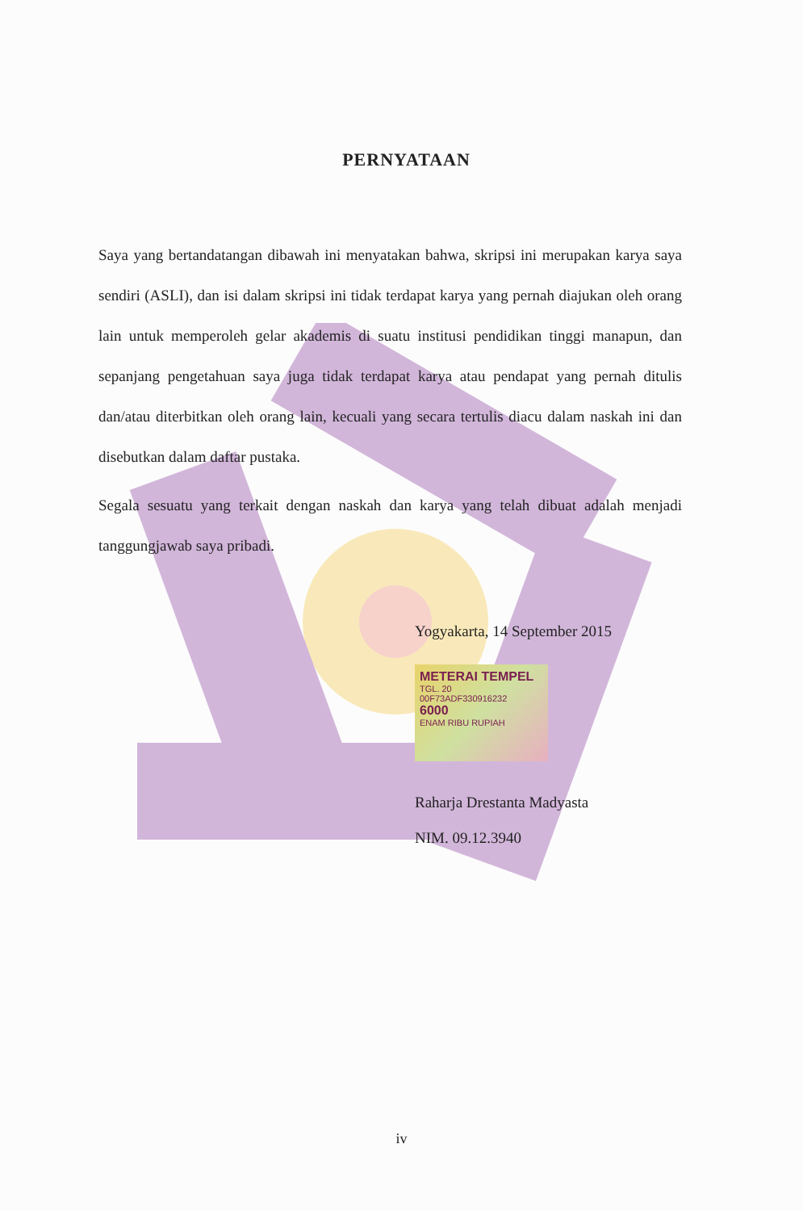PERNYATAAN
Saya yang bertandatangan dibawah ini menyatakan bahwa, skripsi ini merupakan karya saya sendiri (ASLI), dan isi dalam skripsi ini tidak terdapat karya yang pernah diajukan oleh orang lain untuk memperoleh gelar akademis di suatu institusi pendidikan tinggi manapun, dan sepanjang pengetahuan saya juga tidak terdapat karya atau pendapat yang pernah ditulis dan/atau diterbitkan oleh orang lain, kecuali yang secara tertulis diacu dalam naskah ini dan disebutkan dalam daftar pustaka.
Segala sesuatu yang terkait dengan naskah dan karya yang telah dibuat adalah menjadi tanggungjawab saya pribadi.
Yogyakarta, 14 September 2015
METERAI TEMPEL
TGL. 20
00F73ADF330916232
6000
ENAM RIBU RUPIAH
Raharja Drestanta Madyasta
NIM. 09.12.3940
iv